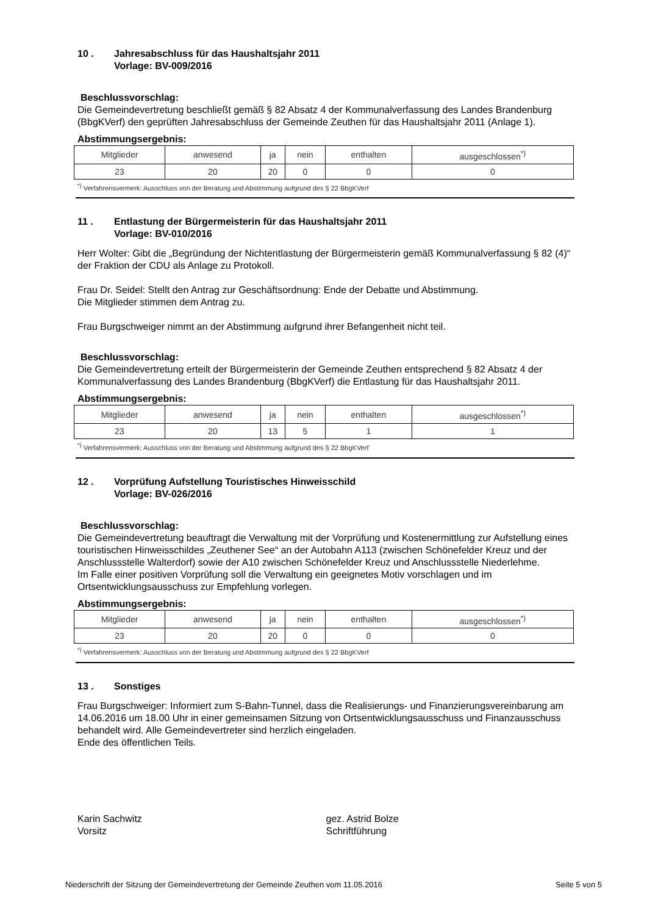10 . Jahresabschluss für das Haushaltsjahr 2011
Vorlage: BV-009/2016
Beschlussvorschlag:
Die Gemeindevertretung beschließt gemäß § 82 Absatz 4 der Kommunalverfassung des Landes Brandenburg (BbgKVerf) den geprüften Jahresabschluss der Gemeinde Zeuthen für das Haushaltsjahr 2011 (Anlage 1).
Abstimmungsergebnis:
| Mitglieder | anwesend | ja | nein | enthalten | ausgeschlossen<sup>*)</sup> |
| 23 | 20 | 20 | 0 | 0 | 0 |
<sup>*)</sup> Verfahrensvermerk: Ausschluss von der Beratung und Abstimmung aufgrund des § 22 BbgKVerf
11 . Entlastung der Bürgermeisterin für das Haushaltsjahr 2011
Vorlage: BV-010/2016
Herr Wolter: Gibt die „Begründung der Nichtentlastung der Bürgermeisterin gemäß Kommunalverfassung § 82 (4)“ der Fraktion der CDU als Anlage zu Protokoll.
Frau Dr. Seidel: Stellt den Antrag zur Geschäftsordnung: Ende der Debatte und Abstimmung.
Die Mitglieder stimmen dem Antrag zu.
Frau Burgschweiger nimmt an der Abstimmung aufgrund ihrer Befangenheit nicht teil.
Beschlussvorschlag:
Die Gemeindevertretung erteilt der Bürgermeisterin der Gemeinde Zeuthen entsprechend § 82 Absatz 4 der Kommunalverfassung des Landes Brandenburg (BbgKVerf) die Entlastung für das Haushaltsjahr 2011.
Abstimmungsergebnis:
| Mitglieder | anwesend | ja | nein | enthalten | ausgeschlossen<sup>*)</sup> |
| 23 | 20 | 13 | 5 | 1 | 1 |
<sup>*)</sup> Verfahrensvermerk: Ausschluss von der Beratung und Abstimmung aufgrund des § 22 BbgKVerf
12 . Vorprüfung Aufstellung Touristisches Hinweisschild
Vorlage: BV-026/2016
Beschlussvorschlag:
Die Gemeindevertretung beauftragt die Verwaltung mit der Vorprüfung und Kostenermittlung zur Aufstellung eines touristischen Hinweisschildes „Zeuthener See“ an der Autobahn A113 (zwischen Schönefelder Kreuz und der Anschlussstelle Walterdorf) sowie der A10 zwischen Schönefelder Kreuz und Anschlussstelle Niederlehme.
Im Falle einer positiven Vorprüfung soll die Verwaltung ein geeignetes Motiv vorschlagen und im Ortsentwicklungsausschuss zur Empfehlung vorlegen.
Abstimmungsergebnis:
| Mitglieder | anwesend | ja | nein | enthalten | ausgeschlossen<sup>*)</sup> |
| 23 | 20 | 20 | 0 | 0 | 0 |
<sup>*)</sup> Verfahrensvermerk: Ausschluss von der Beratung und Abstimmung aufgrund des § 22 BbgKVerf
13 . Sonstiges
Frau Burgschweiger: Informiert zum S-Bahn-Tunnel, dass die Realisierungs- und Finanzierungsvereinbarung am 14.06.2016 um 18.00 Uhr in einer gemeinsamen Sitzung von Ortsentwicklungsausschuss und Finanzausschuss behandelt wird. Alle Gemeindevertreter sind herzlich eingeladen.
Ende des öffentlichen Teils.
Karin Sachwitz
Vorsitz
gez. Astrid Bolze
Schriftführung
Niederschrift der Sitzung der Gemeindevertretung der Gemeinde Zeuthen vom 11.05.2016 Seite 5 von 5